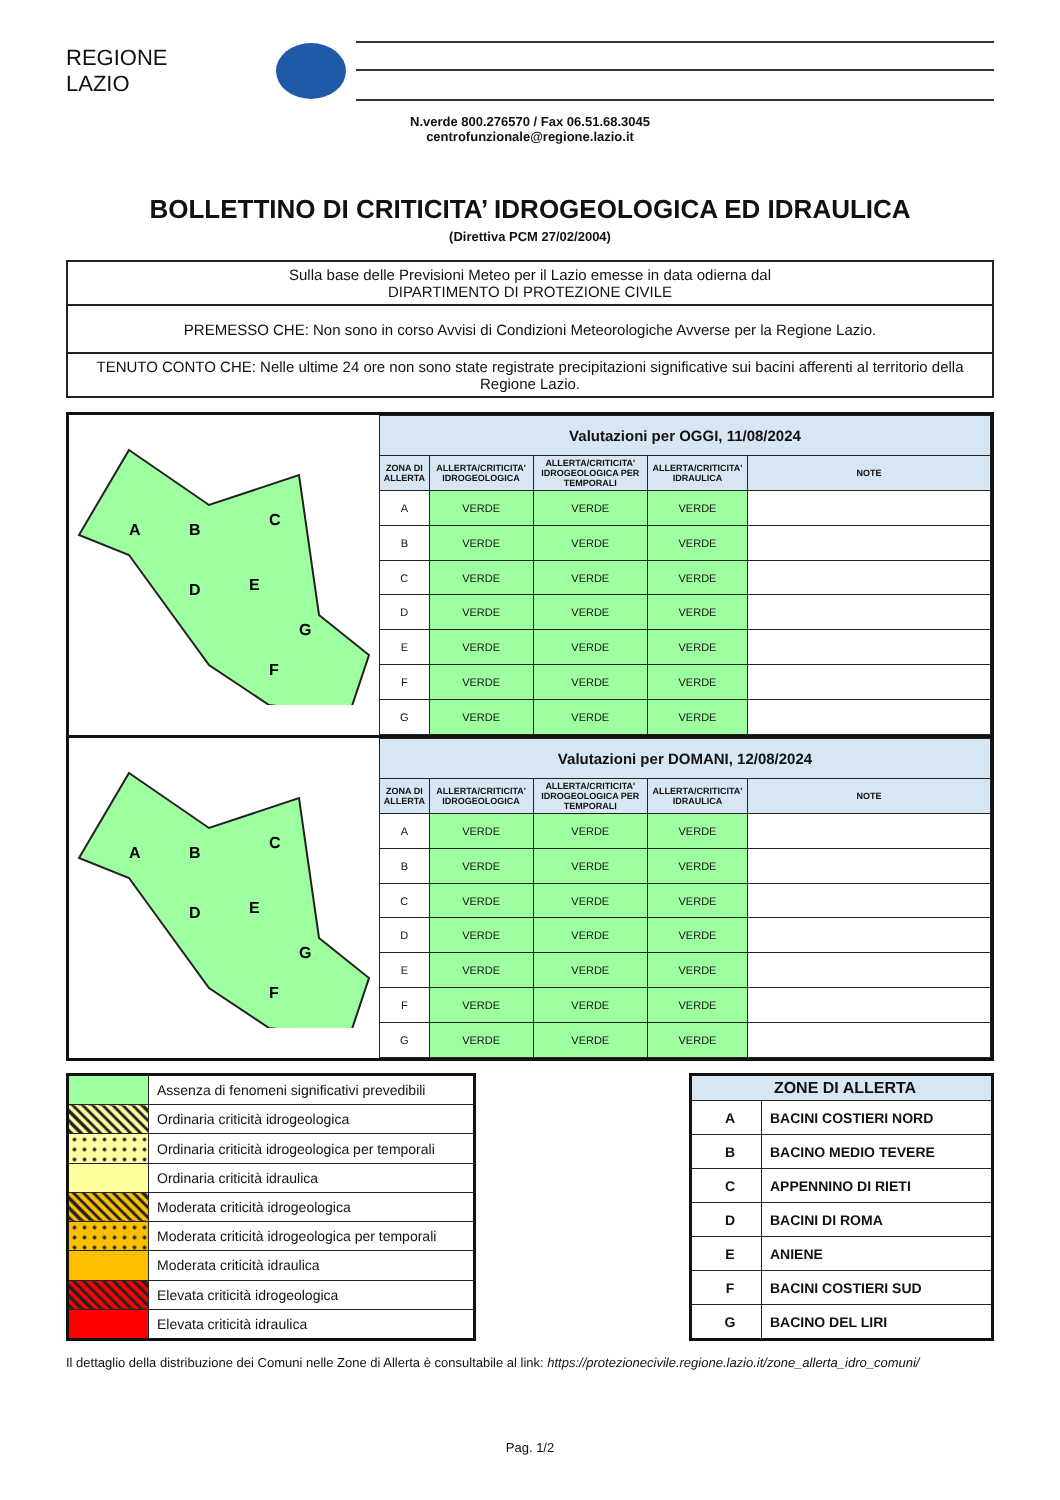REGIONE
LAZIO
N.verde 800.276570 / Fax 06.51.68.3045
centrofunzionale@regione.lazio.it
BOLLETTINO DI CRITICITA’ IDROGEOLOGICA ED IDRAULICA
(Direttiva PCM 27/02/2004)
| Sulla base delle Previsioni Meteo per il Lazio emesse in data odierna dal DIPARTIMENTO DI PROTEZIONE CIVILE |
| PREMESSO CHE: Non sono in corso Avvisi di Condizioni Meteorologiche Avverse per la Regione Lazio. |
| TENUTO CONTO CHE: Nelle ultime 24 ore non sono state registrate precipitazioni significative sui bacini afferenti al territorio della Regione Lazio. |
A
B
C
D
E
G
F
| Valutazioni per OGGI, 11/08/2024 | | | | |
| ZONA DI ALLERTA | ALLERTA/CRITICITA' IDROGEOLOGICA | ALLERTA/CRITICITA' IDROGEOLOGICA PER TEMPORALI | ALLERTA/CRITICITA' IDRAULICA | NOTE |
| A | VERDE | VERDE | VERDE | |
| B | VERDE | VERDE | VERDE | |
| C | VERDE | VERDE | VERDE | |
| D | VERDE | VERDE | VERDE | |
| E | VERDE | VERDE | VERDE | |
| F | VERDE | VERDE | VERDE | |
| G | VERDE | VERDE | VERDE | |
A
B
C
D
E
G
F
| Valutazioni per DOMANI, 12/08/2024 | | | | |
| ZONA DI ALLERTA | ALLERTA/CRITICITA' IDROGEOLOGICA | ALLERTA/CRITICITA' IDROGEOLOGICA PER TEMPORALI | ALLERTA/CRITICITA' IDRAULICA | NOTE |
| A | VERDE | VERDE | VERDE | |
| B | VERDE | VERDE | VERDE | |
| C | VERDE | VERDE | VERDE | |
| D | VERDE | VERDE | VERDE | |
| E | VERDE | VERDE | VERDE | |
| F | VERDE | VERDE | VERDE | |
| G | VERDE | VERDE | VERDE | |
| | Assenza di fenomeni significativi prevedibili |
| | Ordinaria criticità idrogeologica |
| | Ordinaria criticità idrogeologica per temporali |
| | Ordinaria criticità idraulica |
| | Moderata criticità idrogeologica |
| | Moderata criticità idrogeologica per temporali |
| | Moderata criticità idraulica |
| | Elevata criticità idrogeologica |
| | Elevata criticità idraulica |
| ZONE DI ALLERTA | |
| A | BACINI COSTIERI NORD |
| B | BACINO MEDIO TEVERE |
| C | APPENNINO DI RIETI |
| D | BACINI DI ROMA |
| E | ANIENE |
| F | BACINI COSTIERI SUD |
| G | BACINO DEL LIRI |
Il dettaglio della distribuzione dei Comuni nelle Zone di Allerta è consultabile al link: https://protezionecivile.regione.lazio.it/zone_allerta_idro_comuni/
Pag. 1/2